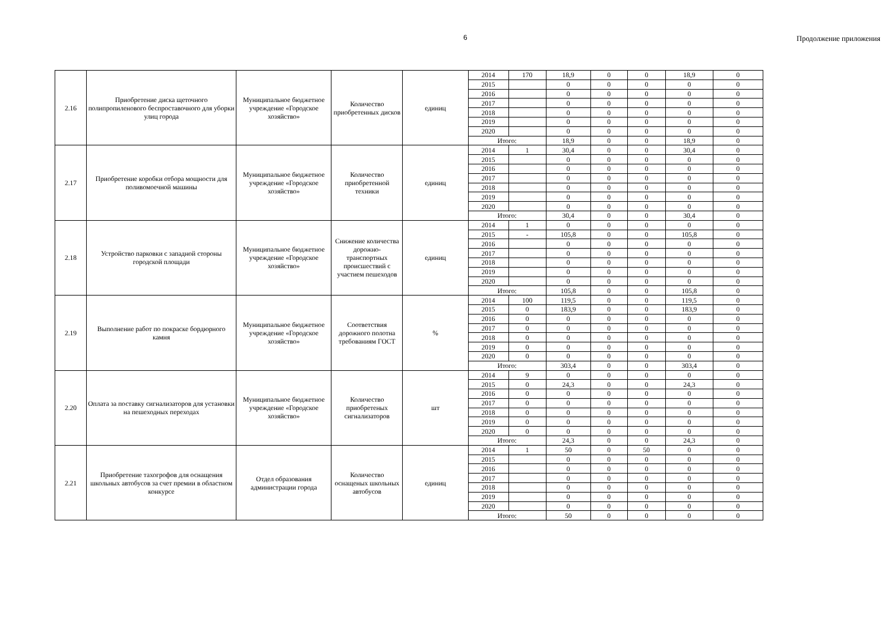6 Продолжение приложения
| 2.16 | Приобретение диска щеточного полипропиленового беспроставочного для уборки улиц города | Муниципальное бюджетное учреждение «Городское хозяйство» | Количество приобретенных дисков | единиц | 2014 | 170 | 18,9 | 0 | 0 | 18,9 | 0 |
| | | | | | 2015 | | 0 | 0 | 0 | 0 | 0 |
| | | | | | 2016 | | 0 | 0 | 0 | 0 | 0 |
| | | | | | 2017 | | 0 | 0 | 0 | 0 | 0 |
| | | | | | 2018 | | 0 | 0 | 0 | 0 | 0 |
| | | | | | 2019 | | 0 | 0 | 0 | 0 | 0 |
| | | | | | 2020 | | 0 | 0 | 0 | 0 | 0 |
| | | | | | Итого: | | 18,9 | 0 | 0 | 18,9 | 0 |
| 2.17 | Приобретение коробки отбора мощности для поливомоечной машины | Муниципальное бюджетное учреждение «Городское хозяйство» | Количество приобретенной техники | единиц | 2014 | 1 | 30,4 | 0 | 0 | 30,4 | 0 |
| | | | | | 2015 | | 0 | 0 | 0 | 0 | 0 |
| | | | | | 2016 | | 0 | 0 | 0 | 0 | 0 |
| | | | | | 2017 | | 0 | 0 | 0 | 0 | 0 |
| | | | | | 2018 | | 0 | 0 | 0 | 0 | 0 |
| | | | | | 2019 | | 0 | 0 | 0 | 0 | 0 |
| | | | | | 2020 | | 0 | 0 | 0 | 0 | 0 |
| | | | | | Итого: | | 30,4 | 0 | 0 | 30,4 | 0 |
| 2.18 | Устройство парковки с западной стороны городской площади | Муниципальное бюджетное учреждение «Городское хозяйство» | Снижение количества дорожно-транспортных происшествий с участием пешеходов | единиц | 2014 | 1 | 0 | 0 | 0 | 0 | 0 |
| | | | | | 2015 | - | 105,8 | 0 | 0 | 105,8 | 0 |
| | | | | | 2016 | | 0 | 0 | 0 | 0 | 0 |
| | | | | | 2017 | | 0 | 0 | 0 | 0 | 0 |
| | | | | | 2018 | | 0 | 0 | 0 | 0 | 0 |
| | | | | | 2019 | | 0 | 0 | 0 | 0 | 0 |
| | | | | | 2020 | | 0 | 0 | 0 | 0 | 0 |
| | | | | | Итого: | | 105,8 | 0 | 0 | 105,8 | 0 |
| 2.19 | Выполнение работ по покраске бордюрного камня | Муниципальное бюджетное учреждение «Городское хозяйство» | Соответствия дорожного полотна требованиям ГОСТ | % | 2014 | 100 | 119,5 | 0 | 0 | 119,5 | 0 |
| | | | | | 2015 | 0 | 183,9 | 0 | 0 | 183,9 | 0 |
| | | | | | 2016 | 0 | 0 | 0 | 0 | 0 | 0 |
| | | | | | 2017 | 0 | 0 | 0 | 0 | 0 | 0 |
| | | | | | 2018 | 0 | 0 | 0 | 0 | 0 | 0 |
| | | | | | 2019 | 0 | 0 | 0 | 0 | 0 | 0 |
| | | | | | 2020 | 0 | 0 | 0 | 0 | 0 | 0 |
| | | | | | Итого: | | 303,4 | 0 | 0 | 303,4 | 0 |
| 2.20 | Оплата за поставку сигнализаторов для установки на пешеходных переходах | Муниципальное бюджетное учреждение «Городское хозяйство» | Количество приобретеных сигнализаторов | шт | 2014 | 9 | 0 | 0 | 0 | 0 | 0 |
| | | | | | 2015 | 0 | 24,3 | 0 | 0 | 24,3 | 0 |
| | | | | | 2016 | 0 | 0 | 0 | 0 | 0 | 0 |
| | | | | | 2017 | 0 | 0 | 0 | 0 | 0 | 0 |
| | | | | | 2018 | 0 | 0 | 0 | 0 | 0 | 0 |
| | | | | | 2019 | 0 | 0 | 0 | 0 | 0 | 0 |
| | | | | | 2020 | 0 | 0 | 0 | 0 | 0 | 0 |
| | | | | | Итого: | | 24,3 | 0 | 0 | 24,3 | 0 |
| 2.21 | Приобретение тахогрофов для оснащения школьных автобусов за счет премии в областном конкурсе | Отдел образования администрации города | Количество оснащеных школьных автобусов | единиц | 2014 | 1 | 50 | 0 | 50 | 0 | 0 |
| | | | | | 2015 | | 0 | 0 | 0 | 0 | 0 |
| | | | | | 2016 | | 0 | 0 | 0 | 0 | 0 |
| | | | | | 2017 | | 0 | 0 | 0 | 0 | 0 |
| | | | | | 2018 | | 0 | 0 | 0 | 0 | 0 |
| | | | | | 2019 | | 0 | 0 | 0 | 0 | 0 |
| | | | | | 2020 | | 0 | 0 | 0 | 0 | 0 |
| | | | | | Итого: | | 50 | 0 | 0 | 0 | 0 |